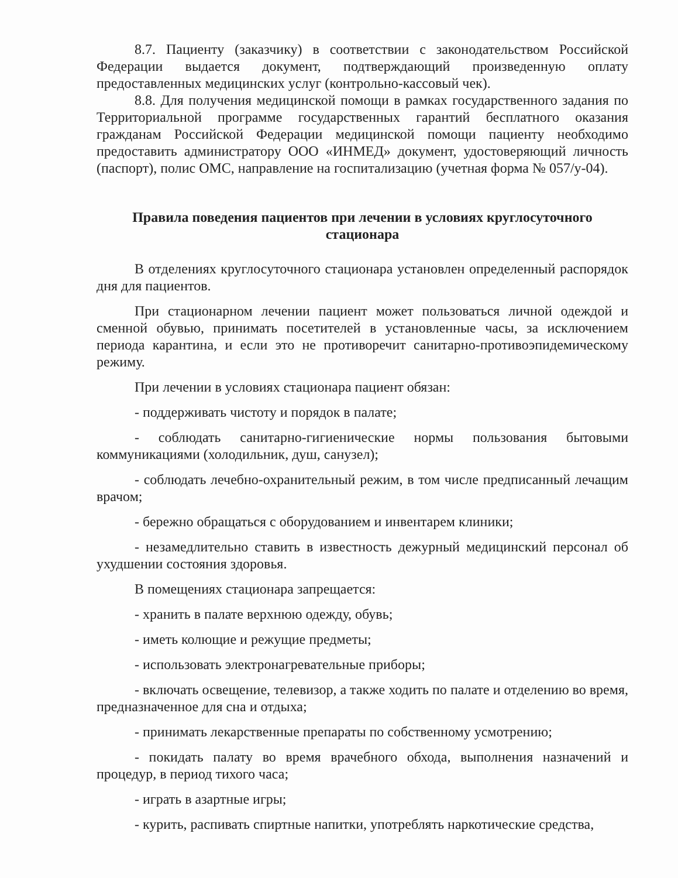8.7. Пациенту (заказчику) в соответствии с законодательством Российской Федерации выдается документ, подтверждающий произведенную оплату предоставленных медицинских услуг (контрольно-кассовый чек).
8.8. Для получения медицинской помощи в рамках государственного задания по Территориальной программе государственных гарантий бесплатного оказания гражданам Российской Федерации медицинской помощи пациенту необходимо предоставить администратору ООО «ИНМЕД» документ, удостоверяющий личность (паспорт), полис ОМС, направление на госпитализацию (учетная форма № 057/у-04).
Правила поведения пациентов при лечении в условиях круглосуточного стационара
В отделениях круглосуточного стационара установлен определенный распорядок дня для пациентов.
При стационарном лечении пациент может пользоваться личной одеждой и сменной обувью, принимать посетителей в установленные часы, за исключением периода карантина, и если это не противоречит санитарно-противоэпидемическому режиму.
При лечении в условиях стационара пациент обязан:
- поддерживать чистоту и порядок в палате;
- соблюдать санитарно-гигиенические нормы пользования бытовыми коммуникациями (холодильник, душ, санузел);
- соблюдать лечебно-охранительный режим, в том числе предписанный лечащим врачом;
- бережно обращаться с оборудованием и инвентарем клиники;
- незамедлительно ставить в известность дежурный медицинский персонал об ухудшении состояния здоровья.
В помещениях стационара запрещается:
- хранить в палате верхнюю одежду, обувь;
- иметь колющие и режущие предметы;
- использовать электронагревательные приборы;
- включать освещение, телевизор, а также ходить по палате и отделению во время, предназначенное для сна и отдыха;
- принимать лекарственные препараты по собственному усмотрению;
- покидать палату во время врачебного обхода, выполнения назначений и процедур, в период тихого часа;
- играть в азартные игры;
- курить, распивать спиртные напитки, употреблять наркотические средства,